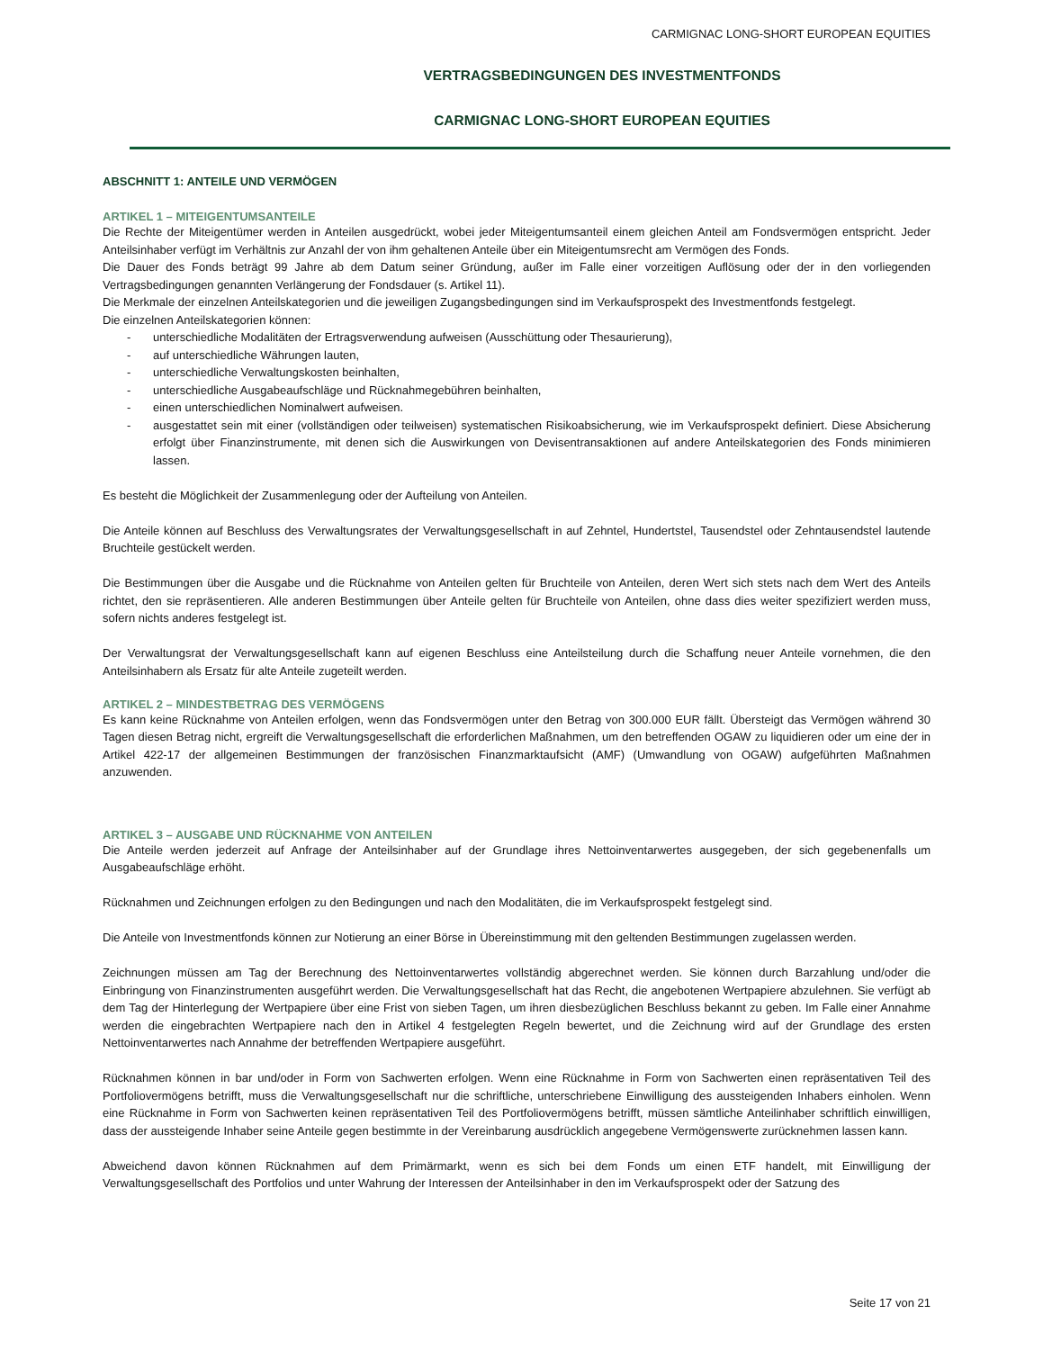CARMIGNAC LONG-SHORT EUROPEAN EQUITIES
VERTRAGSBEDINGUNGEN DES INVESTMENTFONDS
CARMIGNAC LONG-SHORT EUROPEAN EQUITIES
ABSCHNITT 1: ANTEILE UND VERMÖGEN
ARTIKEL 1 – MITEIGENTUMSANTEILE
Die Rechte der Miteigentümer werden in Anteilen ausgedrückt, wobei jeder Miteigentumsanteil einem gleichen Anteil am Fondsvermögen entspricht. Jeder Anteilsinhaber verfügt im Verhältnis zur Anzahl der von ihm gehaltenen Anteile über ein Miteigentumsrecht am Vermögen des Fonds.
Die Dauer des Fonds beträgt 99 Jahre ab dem Datum seiner Gründung, außer im Falle einer vorzeitigen Auflösung oder der in den vorliegenden Vertragsbedingungen genannten Verlängerung der Fondsdauer (s. Artikel 11).
Die Merkmale der einzelnen Anteilskategorien und die jeweiligen Zugangsbedingungen sind im Verkaufsprospekt des Investmentfonds festgelegt.
Die einzelnen Anteilskategorien können:
- unterschiedliche Modalitäten der Ertragsverwendung aufweisen (Ausschüttung oder Thesaurierung),
- auf unterschiedliche Währungen lauten,
- unterschiedliche Verwaltungskosten beinhalten,
- unterschiedliche Ausgabeaufschläge und Rücknahmegebühren beinhalten,
- einen unterschiedlichen Nominalwert aufweisen.
- ausgestattet sein mit einer (vollständigen oder teilweisen) systematischen Risikoabsicherung, wie im Verkaufsprospekt definiert. Diese Absicherung erfolgt über Finanzinstrumente, mit denen sich die Auswirkungen von Devisentransaktionen auf andere Anteilskategorien des Fonds minimieren lassen.
Es besteht die Möglichkeit der Zusammenlegung oder der Aufteilung von Anteilen.
Die Anteile können auf Beschluss des Verwaltungsrates der Verwaltungsgesellschaft in auf Zehntel, Hundertstel, Tausendstel oder Zehntausendstel lautende Bruchteile gestückelt werden.
Die Bestimmungen über die Ausgabe und die Rücknahme von Anteilen gelten für Bruchteile von Anteilen, deren Wert sich stets nach dem Wert des Anteils richtet, den sie repräsentieren. Alle anderen Bestimmungen über Anteile gelten für Bruchteile von Anteilen, ohne dass dies weiter spezifiziert werden muss, sofern nichts anderes festgelegt ist.
Der Verwaltungsrat der Verwaltungsgesellschaft kann auf eigenen Beschluss eine Anteilsteilung durch die Schaffung neuer Anteile vornehmen, die den Anteilsinhabern als Ersatz für alte Anteile zugeteilt werden.
ARTIKEL 2 – MINDESTBETRAG DES VERMÖGENS
Es kann keine Rücknahme von Anteilen erfolgen, wenn das Fondsvermögen unter den Betrag von 300.000 EUR fällt. Übersteigt das Vermögen während 30 Tagen diesen Betrag nicht, ergreift die Verwaltungsgesellschaft die erforderlichen Maßnahmen, um den betreffenden OGAW zu liquidieren oder um eine der in Artikel 422-17 der allgemeinen Bestimmungen der französischen Finanzmarktaufsicht (AMF) (Umwandlung von OGAW) aufgeführten Maßnahmen anzuwenden.
ARTIKEL 3 – AUSGABE UND RÜCKNAHME VON ANTEILEN
Die Anteile werden jederzeit auf Anfrage der Anteilsinhaber auf der Grundlage ihres Nettoinventarwertes ausgegeben, der sich gegebenenfalls um Ausgabeaufschläge erhöht.
Rücknahmen und Zeichnungen erfolgen zu den Bedingungen und nach den Modalitäten, die im Verkaufsprospekt festgelegt sind.
Die Anteile von Investmentfonds können zur Notierung an einer Börse in Übereinstimmung mit den geltenden Bestimmungen zugelassen werden.
Zeichnungen müssen am Tag der Berechnung des Nettoinventarwertes vollständig abgerechnet werden. Sie können durch Barzahlung und/oder die Einbringung von Finanzinstrumenten ausgeführt werden. Die Verwaltungsgesellschaft hat das Recht, die angebotenen Wertpapiere abzulehnen. Sie verfügt ab dem Tag der Hinterlegung der Wertpapiere über eine Frist von sieben Tagen, um ihren diesbezüglichen Beschluss bekannt zu geben. Im Falle einer Annahme werden die eingebrachten Wertpapiere nach den in Artikel 4 festgelegten Regeln bewertet, und die Zeichnung wird auf der Grundlage des ersten Nettoinventarwertes nach Annahme der betreffenden Wertpapiere ausgeführt.
Rücknahmen können in bar und/oder in Form von Sachwerten erfolgen. Wenn eine Rücknahme in Form von Sachwerten einen repräsentativen Teil des Portfoliovermögens betrifft, muss die Verwaltungsgesellschaft nur die schriftliche, unterschriebene Einwilligung des aussteigenden Inhabers einholen. Wenn eine Rücknahme in Form von Sachwerten keinen repräsentativen Teil des Portfoliovermögens betrifft, müssen sämtliche Anteilinhaber schriftlich einwilligen, dass der aussteigende Inhaber seine Anteile gegen bestimmte in der Vereinbarung ausdrücklich angegebene Vermögenswerte zurücknehmen lassen kann.
Abweichend davon können Rücknahmen auf dem Primärmarkt, wenn es sich bei dem Fonds um einen ETF handelt, mit Einwilligung der Verwaltungsgesellschaft des Portfolios und unter Wahrung der Interessen der Anteilsinhaber in den im Verkaufsprospekt oder der Satzung des
Seite 17 von 21